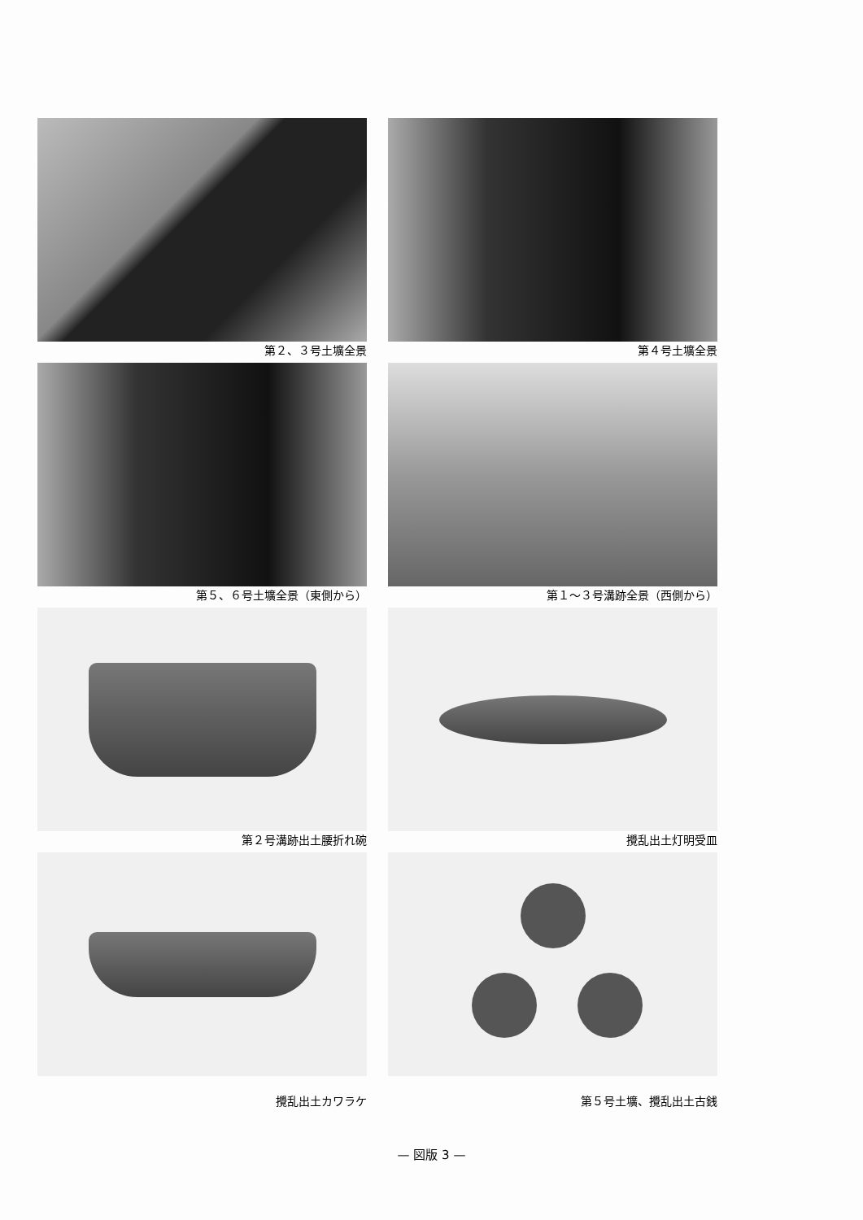第２、３号土壙全景
第４号土壙全景
第５、６号土壙全景（東側から）
第１～３号溝跡全景（西側から）
第２号溝跡出土腰折れ碗
攪乱出土灯明受皿
攪乱出土カワラケ
第５号土壙、攪乱出土古銭
— 図版 3 —